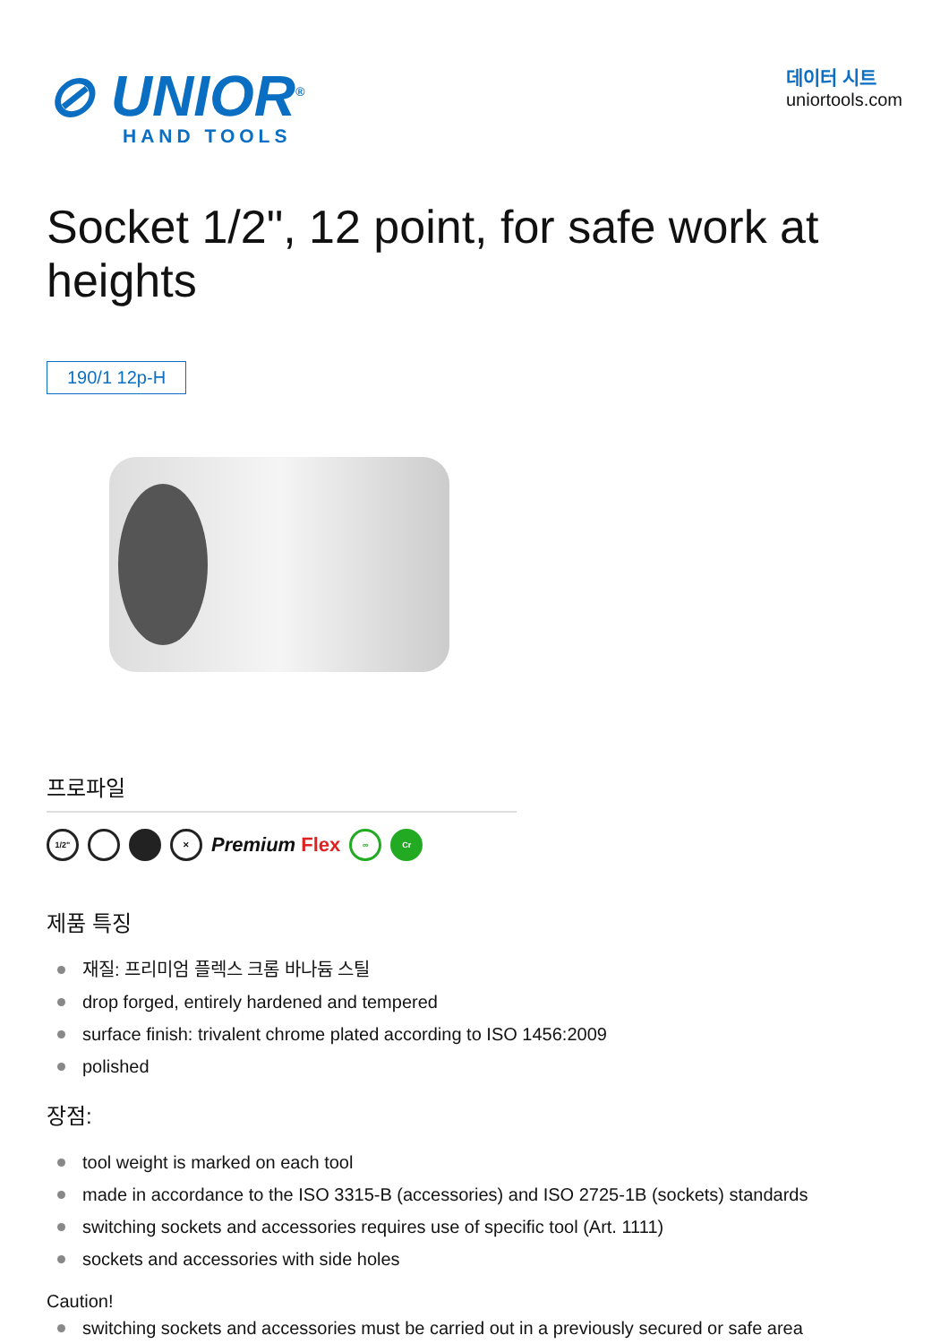⊘ UNIOR<sup>®</sup>
HAND TOOLS
데이터 시트
uniortools.com
Socket 1/2", 12 point, for safe work at heights
190/1 12p-H
프로파일
1/2" ✕ Premium Flex ∞ Cr
제품 특징
재질: 프리미엄 플렉스 크롬 바나듐 스틸
drop forged, entirely hardened and tempered
surface finish: trivalent chrome plated according to ISO 1456:2009
polished
장점:
tool weight is marked on each tool
made in accordance to the ISO 3315-B (accessories) and ISO 2725-1B (sockets) standards
switching sockets and accessories requires use of specific tool (Art. 1111)
sockets and accessories with side holes
Caution!
switching sockets and accessories must be carried out in a previously secured or safe area